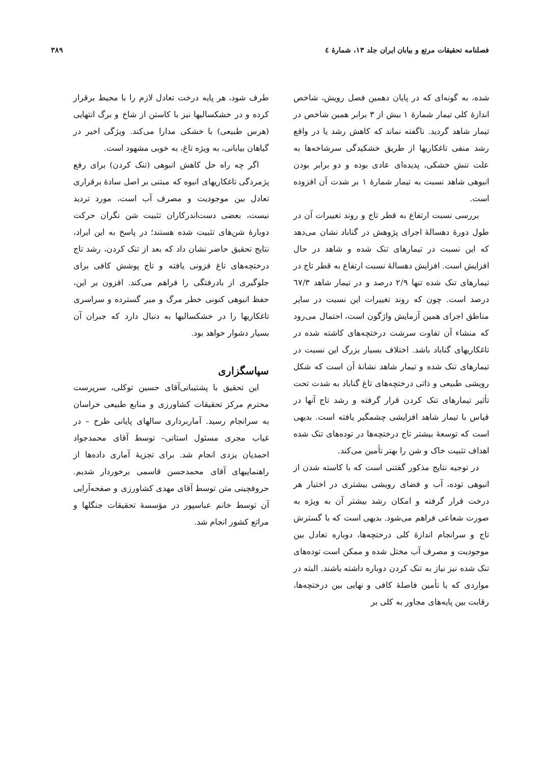فصلنامه تحقیقات مرتع و بیابان ایران جلد ۱۳، شمارهٔ ٤ ۳۸۹
شده، به گونه‌ای که در پایان دهمین فصل رویش، شاخص اندازهٔ کلی تیمار شمارهٔ ۱ بیش از ۳ برابر همین شاخص در تیمار شاهد گردید. ناگفته نماند که کاهش رشد یا در واقع رشد منفی تاغکاریها از طریق خشکیدگی سرشاخه‌ها به علت تنش خشکی، پدیده‌ای عادی بوده و دو برابر بودن انبوهی شاهد نسبت به تیمار شمارهٔ ۱ بر شدت آن افزوده است.
بررسی نسبت ارتفاع به قطر تاج و روند تغییرات آن در طول دورهٔ دهسالهٔ اجرای پژوهش در گناباد نشان می‌دهد که این نسبت در تیمارهای تنک شده و شاهد در حال افزایش است. افزایش دهسالهٔ نسبت ارتفاع به قطر تاج در تیمارهای تنک شده تنها ۲/۹ درصد و در تیمار شاهد ٦۷/۳ درصد است. چون که روند تغییرات این نسبت در سایر مناطق اجرای همین آزمایش واژگون است، احتمال می‌رود که منشاء آن تفاوت سرشت درختچه‌های کاشته شده در تاغکاریهای گناباد باشد. اختلاف بسیار بزرگ این نسبت در تیمارهای تنک شده و تیمار شاهد نشانهٔ آن است که شکل رویشی طبیعی و ذاتی درختچه‌های تاغ گناباد به شدت تحت تأثیر تیمارهای تنک کردن قرار گرفته و رشد تاج آنها در قیاس با تیمار شاهد افزایشی چشمگیر یافته است. بدیهی است که توسعهٔ بیشتر تاج درختچه‌ها در توده‌های تنک شده اهداف تثبیت خاک و شن را بهتر تأمین می‌کند.
در توجیه نتایج مذکور گفتنی است که با کاسته شدن از انبوهی توده، آب و فضای رویشی بیشتری در اختیار هر درخت قرار گرفته و امکان رشد بیشتر آن به ویژه به صورت شعاعی فراهم می‌شود. بدیهی است که با گسترش تاج و سرانجام اندازهٔ کلی درختچه‌ها، دوباره تعادل بین موجودیت و مصرف آب مختل شده و ممکن است توده‌های تنک شده نیز نیاز به تنک کردن دوباره داشته باشند. البته در مواردی که با تأمین فاصلهٔ کافی و نهایی بین درختچه‌ها، رقابت بین پایه‌های مجاور به کلی بر
طرف شود، هر پایه درخت تعادل لازم را با محیط برقرار کرده و در خشکسالیها نیز با کاستن از شاخ و برگ انتهایی (هرس طبیعی) با خشکی مدارا می‌کند. ویژگی اخیر در گیاهان بیابانی، به ویژه تاغ، به خوبی مشهود است.
اگر چه راه حل کاهش انبوهی (تنک کردن) برای رفع پژمردگی تاغکاریهای انبوه که مبتنی بر اصل سادهٔ برقراری تعادل بین موجودیت و مصرف آب است، مورد تردید نیست، بعضی دست‌اندرکاران تثبیت شن نگران حرکت دوبارهٔ شن‌های تثبیت شده هستند؛ در پاسخ به این ایراد، نتایج تحقیق حاضر نشان داد که بعد از تنک کردن، رشد تاج درختچه‌های تاغ فزونی یافته و تاج پوشش کافی برای جلوگیری از بادرفتگی را فراهم می‌کند. افزون بر این، حفظ انبوهی کنونی خطر مرگ و میر گسترده و سراسری تاغکاریها را در خشکسالیها به دنبال دارد که جبران آن بسیار دشوار خواهد بود.
سپاسگزاری
این تحقیق با پشتیبانی‌آقای حسین توکلی، سرپرست محترم مرکز تحقیقات کشاورزی و منابع طبیعی خراسان به سرانجام رسید. آماربرداری سالهای پایانی طرح – در غیاب مجری مسئول استانی– توسط آقای محمدجواد احمدیان یزدی انجام شد. برای تجزیهٔ آماری داده‌ها از راهنماییهای آقای محمدحسن قاسمی برخوردار شدیم. حروفچینی متن توسط آقای مهدی کشاورزی و صفحه‌آرایی آن توسط خانم عباسپور در مؤسسهٔ تحقیقات جنگلها و مراتع کشور انجام شد.